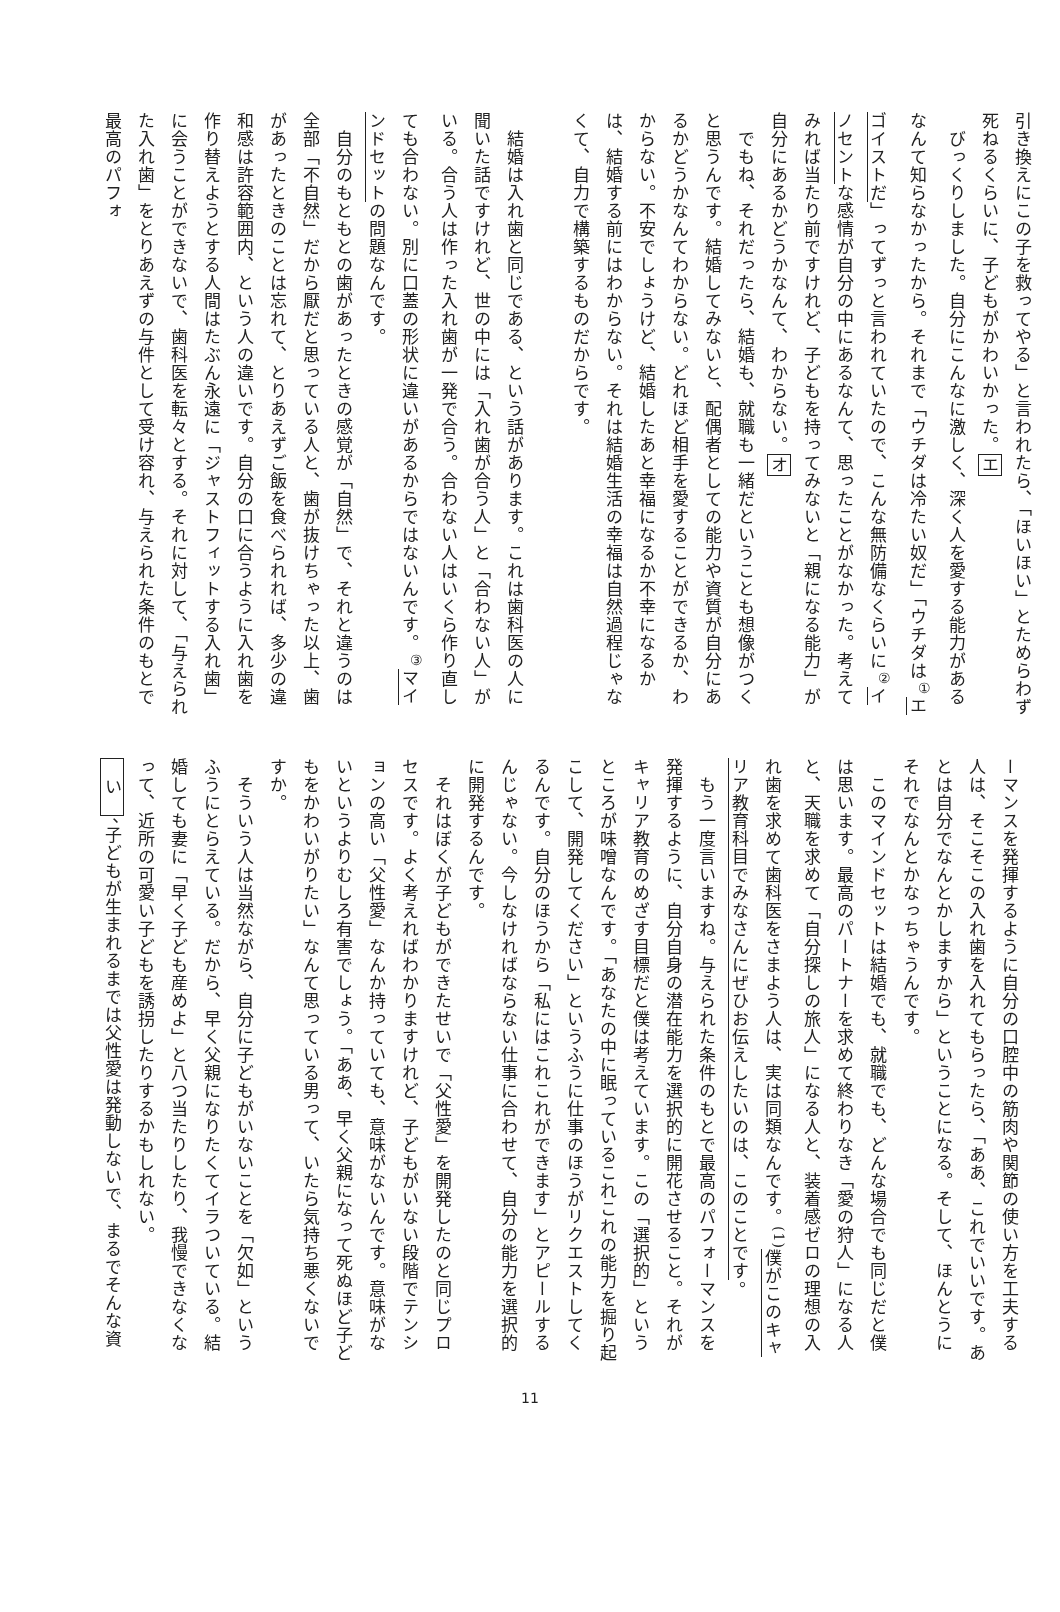引き換えにこの子を救ってやる」と言われたら、「ほいほい」とためらわず死ねるくらいに、子どもがかわいかった。エ
　びっくりしました。自分にこんなに激しく、深く人を愛する能力があるなんて知らなかったから。それまで「ウチダは冷たい奴だ」「ウチダは<sup>①</sup>エゴイストだ」ってずっと言われていたので、こんな無防備なくらいに<sup>②</sup>イノセントな感情が自分の中にあるなんて、思ったことがなかった。考えてみれば当たり前ですけれど、子どもを持ってみないと「親になる能力」が自分にあるかどうかなんて、わからない。オ
　でもね、それだったら、結婚も、就職も一緒だということも想像がつくと思うんです。結婚してみないと、配偶者としての能力や資質が自分にあるかどうかなんてわからない。どれほど相手を愛することができるか、わからない。不安でしょうけど、結婚したあと幸福になるか不幸になるかは、結婚する前にはわからない。それは結婚生活の幸福は自然過程じゃなくて、自力で構築するものだからです。
　結婚は入れ歯と同じである、という話があります。これは歯科医の人に聞いた話ですけれど、世の中には「入れ歯が合う人」と「合わない人」がいる。合う人は作った入れ歯が一発で合う。合わない人はいくら作り直しても合わない。別に口蓋の形状に違いがあるからではないんです。<sup>③</sup>マインドセットの問題なんです。
　自分のもともとの歯があったときの感覚が「自然」で、それと違うのは全部「不自然」だから厭だと思っている人と、歯が抜けちゃった以上、歯があったときのことは忘れて、とりあえずご飯を食べられれば、多少の違和感は許容範囲内、という人の違いです。自分の口に合うように入れ歯を作り替えようとする人間はたぶん永遠に「ジャストフィットする入れ歯」に会うことができないで、歯科医を転々とする。それに対して、「与えられた入れ歯」をとりあえずの与件として受け容れ、与えられた条件のもとで最高のパフォ
ーマンスを発揮するように自分の口腔中の筋肉や関節の使い方を工夫する人は、そこそこの入れ歯を入れてもらったら、「ああ、これでいいです。あとは自分でなんとかしますから」ということになる。そして、ほんとうにそれでなんとかなっちゃうんです。
　このマインドセットは結婚でも、就職でも、どんな場合でも同じだと僕は思います。最高のパートナーを求めて終わりなき「愛の狩人」になる人と、天職を求めて「自分探しの旅人」になる人と、装着感ゼロの理想の入れ歯を求めて歯科医をさまよう人は、実は同類なんです。<sup>(1)</sup>僕がこのキャリア教育科目でみなさんにぜひお伝えしたいのは、このことです。
　もう一度言いますね。与えられた条件のもとで最高のパフォーマンスを発揮するように、自分自身の潜在能力を選択的に開花させること。それがキャリア教育のめざす目標だと僕は考えています。この「選択的」というところが味噌なんです。「あなたの中に眠っているこれこれの能力を掘り起こして、開発してください」というふうに仕事のほうがリクエストしてくるんです。自分のほうから「私にはこれこれができます」とアピールするんじゃない。今しなければならない仕事に合わせて、自分の能力を選択的に開発するんです。
　それはぼくが子どもができたせいで「父性愛」を開発したのと同じプロセスです。よく考えればわかりますけれど、子どもがいない段階でテンションの高い「父性愛」なんか持っていても、意味がないんです。意味がないというよりむしろ有害でしょう。「ああ、早く父親になって死ぬほど子どもをかわいがりたい」なんて思っている男って、いたら気持ち悪くないですか。
　そういう人は当然ながら、自分に子どもがいないことを「欠如」というふうにとらえている。だから、早く父親になりたくてイラついている。結婚しても妻に「早く子ども産めよ」と八つ当たりしたり、我慢できなくなって、近所の可愛い子どもを誘拐したりするかもしれない。
　い　、子どもが生まれるまでは父性愛は発動しないで、まるでそんな資
11